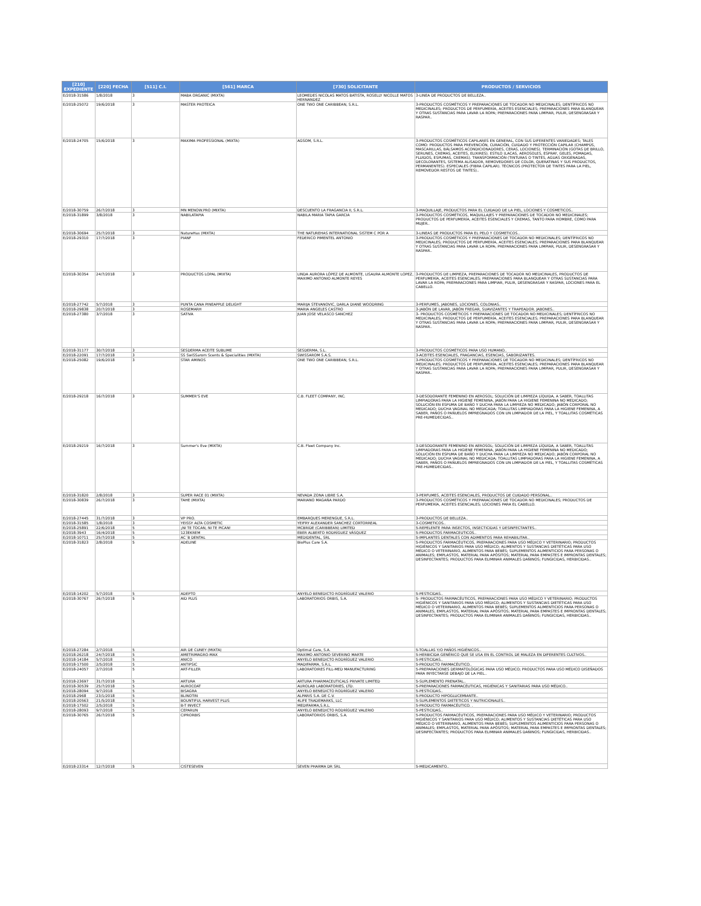| [210] EXPEDIENTE | [220] FECHA | [511] C.I. | [561] MARCA | [730] SOLICITANTE | PRODUCTOS / SERVICIOS |
| --- | --- | --- | --- | --- | --- |
| E/2018-31586 | 1/8/2018 | 3 | MABA ORGANIC (MIXTA) | LEOMEDES NICOLAS MATOS BATISTA, ROSELLY NICOLLE MATOS HERNANDEZ | 3-LINEA DE PRODUCTOS DE BELLEZA.. |
| E/2018-25072 | 19/6/2018 | 3 | MASTER PROTEICA | ONE TWO ONE CARIBBEAN, S.R.L. | 3-PRODUCTOS COSMÉTICOS Y PREPARACIONES DE TOCADOR NO MEDICINALES; DENTÍFRICOS NO MEDICINALES; PRODUCTOS DE PERFUMERÍA, ACEITES ESENCIALES; PREPARACIONES PARA BLANQUEAR Y OTRAS SUSTANCIAS PARA LAVAR LA ROPA; PREPARACIONES PARA LIMPIAR, PULIR, DESENGRASAR Y RASPAR.. |
| E/2018-24705 | 15/6/2018 | 3 | MAXIMA PROFESSIONAL (MIXTA) | AGSOM, S.R.L. | 3-PRODUCTOS COSMÉTICOS CAPILARES EN GENERAL, CON SUS DIFERENTES VARIEDADES; TALES COMO: PRODUCTOS PARA PREVENCIÓN, CURACIÓN, CUIDADO Y PROTECCIÓN CAPILAR (CHAMPÚS, MASCARILLAS, BÁLSAMOS ACONDICIONADORES, CERAS, LOCIONES). TERMINACIÓN (GOTAS DE BRILLO, SERUNES, CREMAS, ACEITES, ELIXIRES). ESTILO (LACAS, AEROSOLES, ESPRAY, GELES, POMADAS, FLUIDOS, ESPUMAS, CREMAS). TRANSFORMACIÓN (TINTURAS O TINTES, AGUAS OXIGENADAS, DECOLORANTES, SISTEMA ALISADOR, REMOVEDORES DE COLOR, QUERATINAS Y SUS PRODUCTOS, PERMANENTES). ESPECIALES (FIBRA CAPILAR). TÉCNICOS (PROTECTOR DE TINTES PARA LA PIEL, REMOVEDOR RESTOS DE TINTES).. |
| E/2018-30759 | 26/7/2018 | 3 | MN MENOW.PRO (MIXTA) | DESCUENTO LA FRAGANCIA II, S.R.L. | 3-MAQUILLAJE, PRODUCTOS PARA EL CUIDADO DE LA PIEL, LOCIONES Y COSMETICOS.. |
| E/2018-31899 | 3/8/2018 | 3 | NABILATAPIA | NABILA MARIA TAPIA GARCIA | 3-PRODUCTOS COSMÉTICOS, MAQUILLAJES Y PREPARACIONES DE TOCADOR NO MEDICINALES; PRODUCTOS DE PERFUMERÍA, ACEITES ESENCIALES Y CREMAS, TANTO PARA HOMBRE, COMO PARA MUJER.. |
| E/2018-30694 | 25/7/2018 | 3 | NatureHas (MIXTA) | THE NATUREHAS INTERNATIONAL SISTEM C POR A | 3-LINEAS DE PRODUCTOS PARA EL PELO Y COSMETICOS.. |
| E/2018-29310 | 17/7/2018 | 3 | PIANF | FEDERICO PIMENTEL ANTONIO | 3-PRODUCTOS COSMÉTICOS Y PREPARACIONES DE TOCADOR NO MEDICINALES; DENTÍFRICOS NO MEDICINALES; PRODUCTOS DE PERFUMERÍA, ACEITES ESENCIALES; PREPARACIONES PARA BLANQUEAR Y OTRAS SUSTANCIAS PARA LAVAR LA ROPA; PREPARACIONES PARA LIMPIAR, PULIR, DESENGRASAR Y RASPAR.. |
| E/2018-30354 | 24/7/2018 | 3 | PRODUCTOS LOPAL (MIXTA) | LINDA AURORA LÓPEZ DE ALMONTE, LISAURA ALMONTE LOPEZ, MAXIMO ANTONIO ALMONTE REYES | 3-PRODUCTOS DE LIMPIEZA, PREPARACIONES DE TOCADOR NO MEDICINALES, PRODUCTOS DE PERFUMERÍA, ACEITES ESENCIALES; PREPARACIONES PARA BLANQUEAR Y OTRAS SUSTANCIAS PARA LAVAR LA ROPA; PREPARACIONES PARA LIMPIAR, PULIR, DESENGRASAR Y RASPAR, LOCIONES PARA EL CABELLO. |
| E/2018-27742 | 5/7/2018 | 3 | PUNTA CANA PINEAPPLE DELIGHT | MARIJA STEVANOVIC, DARLA DIANE WOODRING | 3-PERFUMES, JABONES, LOCIONES, COLONIAS.. |
| E/2018-29838 | 20/7/2018 | 3 | ROSEMARH | MARIA ANGELES CASTRO | 3-JABÓN DE LAVAR, JABÓN FREGAR, SUAVIZANTES Y TRAPEADOR. JABONES.. |
| E/2018-27380 | 3/7/2018 | 3 | SATIVA | JUAN JOSE VELASCO SANCHEZ | 3- PRODUCTOS COSMÉTICOS Y PREPARACIONES DE TOCADOR NO MEDICINALES; DENTÍFRICOS NO MEDICINALES; PRODUCTOS DE PERFUMERÍA, ACEITES ESENCIALES; PREPARACIONES PARA BLANQUEAR Y OTRAS SUSTANCIAS PARA LAVAR LA ROPA; PREPARACIONES PARA LIMPIAR, PULIR, DESENGRASAR Y RASPAR.. |
| E/2018-31177 | 30/7/2018 | 3 | SESDERMA ACEITE SUBLIME | SESDERMA, S.L. | 3-PRODUCTOS COSMÉTICOS PARA USO HUMANO.. |
| E/2018-22091 | 17/7/2018 | 3 | SS SwiSSarom Scents & Specialities (MIXTA) | SWISSAROM S.A.S. | 3-ACEITES ESENCIALES, FRAGANCIAS, ESENCIAS, SABORIZANTES. |
| E/2018-25082 | 19/6/2018 | 3 | STAR AMINOS | ONE TWO ONE CARIBBEAN, S.R.L. | 3-PRODUCTOS COSMÉTICOS Y PREPARACIONES DE TOCADOR NO MEDICINALES; DENTÍFRICOS NO MEDICINALES; PRODUCTOS DE PERFUMERÍA, ACEITES ESENCIALES; PREPARACIONES PARA BLANQUEAR Y OTRAS SUSTANCIAS PARA LAVAR LA ROPA; PREPARACIONES PARA LIMPIAR, PULIR, DESENGRASAR Y RASPAR.. |
| E/2018-29218 | 16/7/2018 | 3 | SUMMER'S EVE | C.B. FLEET COMPANY, INC. | 3-DESODORANTE FEMENINO EN AEROSOL; SOLUCIÓN DE LIMPIEZA LÍQUIDA, A SABER, TOALLITAS LIMPIADORAS PARA LA HIGIENE FEMENINA, JABÓN PARA LA HIGIENE FEMENINA NO MEDICADO; SOLUCIÓN EN ESPUMA DE BAÑO Y DUCHA PARA LA LIMPIEZA NO MEDICADO; JABÓN CORPORAL NO MEDICADO; DUCHA VAGINAL NO MEDICADA; TOALLITAS LIMPIADORAS PARA LA HIGIENE FEMENINA, A SABER, PAÑOS O PAÑUELOS IMPREGNADOS CON UN LIMPIADOR DE LA PIEL, Y TOALLITAS COSMÉTICAS PRE-HUMEDECIDAS.. |
| E/2018-29219 | 16/7/2018 | 3 | Summer's Eve (MIXTA) | C.B. Fleet Company Inc. | 3-DESODORANTE FEMENINO EN AEROSOL; SOLUCIÓN DE LIMPIEZA LÍQUIDA, A SABER, TOALLITAS LIMPIADORAS PARA LA HIGIENE FEMENINA, JABÓN PARA LA HIGIENE FEMENINA NO MEDICADO; SOLUCIÓN EN ESPUMA DE BAÑO Y DUCHA PARA LA LIMPIEZA NO MEDICADO; JABÓN CORPORAL NO MEDICADO; DUCHA VAGINAL NO MEDICADA; TOALLITAS LIMPIADORAS PARA LA HIGIENE FEMENINA, A SABER, PAÑOS O PAÑUELOS IMPREGNADOS CON UN LIMPIADOR DE LA PIEL, Y TOALLITAS COSMÉTICAS PRE-HUMEDECIDAS.. |
| E/2018-31820 | 2/8/2018 | 3 | SUPER RACE 01 (MIXTA) | NEVADA ZONA LIBRE S.A. | 3-PERFUMES, ACEITES ESENCIALES, PRODUCTOS DE CUIDADO PERSONAL.. |
| E/2018-30839 | 26/7/2018 | 3 | TAHE (MIXTA) | MARIANO MAGAÑA PARDO | 3-PRODUCTOS COSMÉTICOS Y PREPARACIONES DE TOCADOR NO MEDICINALES; PRODUCTOS DE PERFUMERÍA, ACEITES ESENCIALES; LOCIONES PARA EL CABELLO. |
| E/2018-27445 | 31/7/2018 | 3 | VP PRO. | EMBARQUES MERENGUE, S.R.L. | 3-PRODUCTOS DE BELLEZA.. |
| E/2018-31585 | 1/8/2018 | 3 | YEISSY ALTA COSMETIC | YEIFRY ALEXANDER SANCHEZ CORTORREAL | 3-COSMETICOS.. |
| E/2018-25891 | 22/6/2018 | 5 | ¡NI TE TOCAN, NI TE PICAN! | MCBRIDE (CARIBBEAN) LIMITED | 5-REPELENTE PARA INSECTOS, INSECTICIDAS Y DESINFECTANTES.. |
| E/2018-3943 | 16/4/2018 | 5 | 123EKREM | EBER ALBERTO RODRÍGUEZ VÁSQUEZ | 5-PRODUCTOS FARMACEUTICOS.. |
| E/2018-10711 | 25/7/2018 | 5 | AC´B DENTAL | MEDIDENTAL, SRL | 5-IMPLANTES DENTALES CON ADIMENTOS PARA REHABILITAR.. |
| E/2018-31823 | 2/8/2018 | 5 | ADELINE | BioPlus Care S.A. | 5-PRODUCTOS FARMACÉUTICOS, PREPARACIONES PARA USO MÉDICO Y VETERINARIO; PRODUCTOS HIGIÉNICOS Y SANITARIOS PARA USO MÉDICO; ALIMENTOS Y SUSTANCIAS DIETÉTICAS PARA USO MÉDICO O VETERINARIO, ALIMENTOS PARA BEBÉS; SUPLEMENTOS ALIMENTICIOS PARA PERSONAS O ANIMALES; EMPLASTOS, MATERIAL PARA APÓSITOS; MATERIAL PARA EMPASTES E IMPRONTAS DENTALES; DESINFECTANTES; PRODUCTOS PARA ELIMINAR ANIMALES DAÑINOS; FUNGICIDAS, HERBICIDAS.. |
| E/2018-14202 | 5/7/2018 | 5 | ADEPTO | ANYELO BENEDICTO RODRÍGUEZ VALERIO | 5-PESTICIDAS.. |
| E/2018-30767 | 26/7/2018 | 5 | AID PLUS | LABORATORIOS ORBIS, S.A. | 5- PRODUCTOS FARMACÉUTICOS, PREPARACIONES PARA USO MÉDICO Y VETERINARIO; PRODUCTOS HIGIÉNICOS Y SANITARIOS PARA USO MÉDICO; ALIMENTOS Y SUSTANCIAS DIETÉTICAS PARA USO MÉDICO O VETERINARIO, ALIMENTOS PARA BEBÉS; SUPLEMENTOS ALIMENTICIOS PARA PERSONAS O ANIMALES; EMPLASTOS, MATERIAL PARA APÓSITOS; MATERIAL PARA EMPASTES E IMPRONTAS DENTALES; DESINFECTANTES; PRODUCTOS PARA ELIMINAR ANIMALES DAÑINOS; FUNGICIDAS, HERBICIDAS.. |
| E/2018-27284 | 2/7/2018 | 5 | AIR DE CUNEY (MIXTA) | Optimal Care, S.A. | 5-TOALLAS Y/O PAÑOS HIGIÉNICOS.. |
| E/2018-26218 | 24/7/2018 | 5 | AMETRIMAGRO-MAX | MAXIMO ANTONIO SEVERINO MARTE | 5-HERBICIDA GENÉRICO QUE SE USA EN EL CONTROL DE MALEZA EN DIFERENTES CULTIVOS.. |
| E/2018-14184 | 5/7/2018 | 5 | ANICO | ANYELO BENEDICTO RODRÍGUEZ VALERIO | 5-PESTICIDAS.. |
| E/2018-17500 | 2/5/2018 | 5 | ANTIPSIC | MADIFARMA, S.R.L. | 5-PRODUCTO FARMACÉUTICO.. |
| E/2018-24057 | 2/7/2018 | 5 | ART-FILLER | LABORATOIRES FILL-MED MANUFACTURING | 5-PREPARACIONES DERMATOLÓGICAS PARA USO MÉDICO; PRODUCTOS PARA USO MÉDICO DISEÑADOS PARA INYECTARSE DEBAJO DE LA PIEL.. |
| E/2018-23697 | 31/7/2018 | 5 | ARTURA | ARTURA PHARMACEUTICALS PRIVATE LIMITED | 5-SUPLEMENTO PRENATAL.. |
| E/2018-30539 | 25/7/2018 | 5 | AUROCOAT | AUROLAB LABORATORIES, LTD. | 5-PREPARACIONES FARMACÉUTICAS, HIGIÉNICAS Y SANITARIAS PARA USO MÉDICO.. |
| E/2018-28094 | 9/7/2018 | 5 | BISAGRA | ANYELO BENEDICTO RODRÍGUEZ VALERIO | 5-PESTICIDAS.. |
| E/2018-2968 | 23/1/2018 | 5 | BLINOTIN | ALPARIS S.A. DE C.V. | 5-PRODUCTO HIPOGLUCEMIANTE.. |
| E/2018-20563 | 21/5/2018 | 5 | BOUNTIFUL HARVEST PLUS | 4LIFE TRADEMARKS, LLC | 5-SUPLEMENTOS DIETETICOS Y NUTRICIONALES.. |
| E/2018-17502 | 2/5/2018 | 5 | B-T INVECT | MEDIFARMA,S.R.L. | 5-PRODUCTO FARMACÉUTICO. . |
| E/2018-28093 | 9/7/2018 | 5 | CEPARUN | ANYELO BENEDICTO RODRÍGUEZ VALERIO | 5-PESTICIDAS.. |
| E/2018-30765 | 26/7/2018 | 5 | CIPRORBIS | LABORATORIOS ORBIS, S.A. | 5-PRODUCTOS FARMACÉUTICOS, PREPARACIONES PARA USO MÉDICO Y VETERINARIO; PRODUCTOS HIGIÉNICOS Y SANITARIOS PARA USO MÉDICO; ALIMENTOS Y SUSTANCIAS DIETÉTICAS PARA USO MÉDICO O VETERINARIO, ALIMENTOS PARA BEBÉS; SUPLEMENTOS ALIMENTICIOS PARA PERSONAS O ANIMALES; EMPLASTOS, MATERIAL PARA APÓSITOS; MATERIAL PARA EMPASTES E IMPRONTAS DENTALES; DESINFECTANTES; PRODUCTOS PARA ELIMINAR ANIMALES DAÑINOS; FUNGICIDAS, HERBICIDAS.. |
| E/2018-23314 | 12/7/2018 | 5 | CISTESEVEN | SEVEN PHARMA DR SRL | 5-MEDICAMENTO.. |